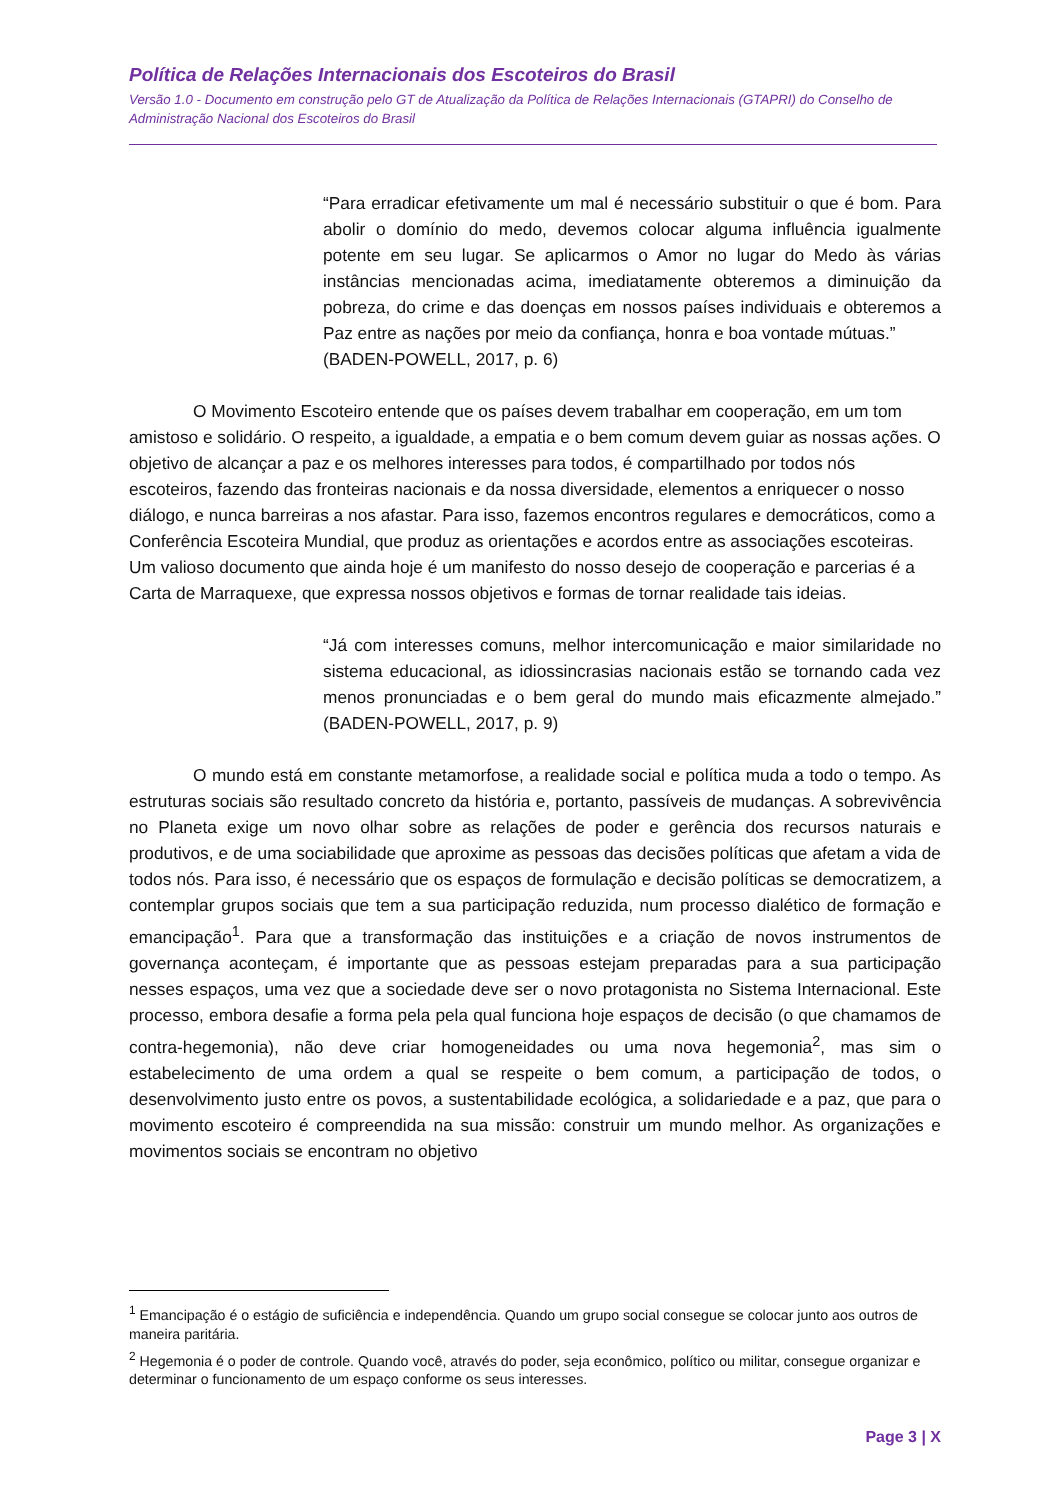Política de Relações Internacionais dos Escoteiros do Brasil
Versão 1.0 - Documento em construção pelo GT de Atualização da Política de Relações Internacionais (GTAPRI) do Conselho de Administração Nacional dos Escoteiros do Brasil
“Para erradicar efetivamente um mal é necessário substituir o que é bom. Para abolir o domínio do medo, devemos colocar alguma influência igualmente potente em seu lugar. Se aplicarmos o Amor no lugar do Medo às várias instâncias mencionadas acima, imediatamente obteremos a diminuição da pobreza, do crime e das doenças em nossos países individuais e obteremos a Paz entre as nações por meio da confiança, honra e boa vontade mútuas.”
(BADEN-POWELL, 2017, p. 6)
O Movimento Escoteiro entende que os países devem trabalhar em cooperação, em um tom amistoso e solidário. O respeito, a igualdade, a empatia e o bem comum devem guiar as nossas ações. O objetivo de alcançar a paz e os melhores interesses para todos, é compartilhado por todos nós escoteiros, fazendo das fronteiras nacionais e da nossa diversidade, elementos a enriquecer o nosso diálogo, e nunca barreiras a nos afastar. Para isso, fazemos encontros regulares e democráticos, como a Conferência Escoteira Mundial, que produz as orientações e acordos entre as associações escoteiras. Um valioso documento que ainda hoje é um manifesto do nosso desejo de cooperação e parcerias é a Carta de Marraquexe, que expressa nossos objetivos e formas de tornar realidade tais ideias.
“Já com interesses comuns, melhor intercomunicação e maior similaridade no sistema educacional, as idiossincrasias nacionais estão se tornando cada vez menos pronunciadas e o bem geral do mundo mais eficazmente almejado.” (BADEN-POWELL, 2017, p. 9)
O mundo está em constante metamorfose, a realidade social e política muda a todo o tempo. As estruturas sociais são resultado concreto da história e, portanto, passíveis de mudanças. A sobrevivência no Planeta exige um novo olhar sobre as relações de poder e gerência dos recursos naturais e produtivos, e de uma sociabilidade que aproxime as pessoas das decisões políticas que afetam a vida de todos nós. Para isso, é necessário que os espaços de formulação e decisão políticas se democratizem, a contemplar grupos sociais que tem a sua participação reduzida, num processo dialético de formação e emancipação<sup>1</sup>. Para que a transformação das instituições e a criação de novos instrumentos de governança aconteçam, é importante que as pessoas estejam preparadas para a sua participação nesses espaços, uma vez que a sociedade deve ser o novo protagonista no Sistema Internacional. Este processo, embora desafie a forma pela pela qual funciona hoje espaços de decisão (o que chamamos de contra-hegemonia), não deve criar homogeneidades ou uma nova hegemonia<sup>2</sup>, mas sim o estabelecimento de uma ordem a qual se respeite o bem comum, a participação de todos, o desenvolvimento justo entre os povos, a sustentabilidade ecológica, a solidariedade e a paz, que para o movimento escoteiro é compreendida na sua missão: construir um mundo melhor. As organizações e movimentos sociais se encontram no objetivo
<sup>1</sup> Emancipação é o estágio de suficiência e independência. Quando um grupo social consegue se colocar junto aos outros de maneira paritária.
<sup>2</sup> Hegemonia é o poder de controle. Quando você, através do poder, seja econômico, político ou militar, consegue organizar e determinar o funcionamento de um espaço conforme os seus interesses.
Page 3 | X